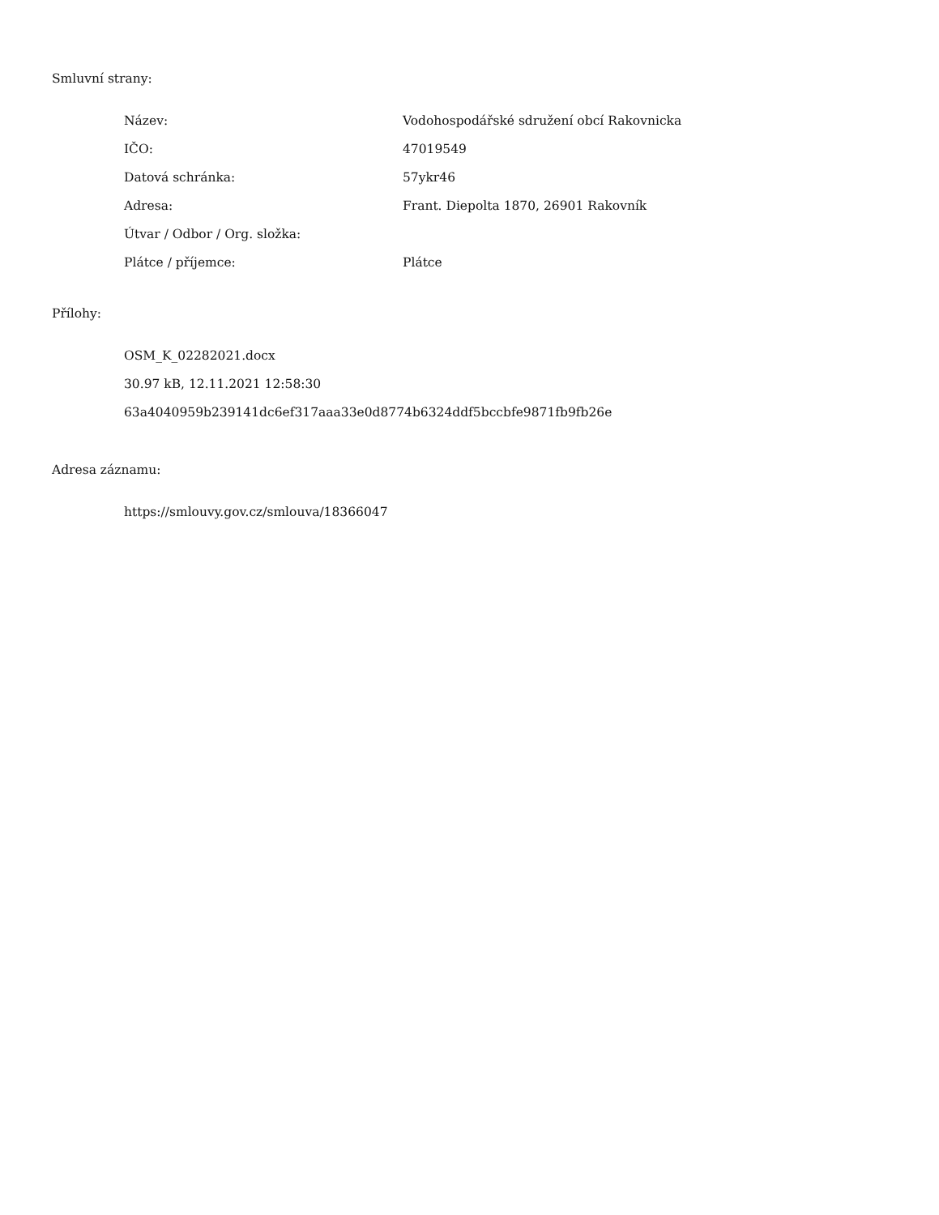Smluvní strany:
| Název: | Vodohospodářské sdružení obcí Rakovnicka |
| IČO: | 47019549 |
| Datová schránka: | 57ykr46 |
| Adresa: | Frant. Diepolta 1870, 26901 Rakovník |
| Útvar / Odbor / Org. složka: | |
| Plátce / příjemce: | Plátce |
Přílohy:
OSM_K_02282021.docx
30.97 kB, 12.11.2021 12:58:30
63a4040959b239141dc6ef317aaa33e0d8774b6324ddf5bccbfe9871fb9fb26e
Adresa záznamu:
https://smlouvy.gov.cz/smlouva/18366047